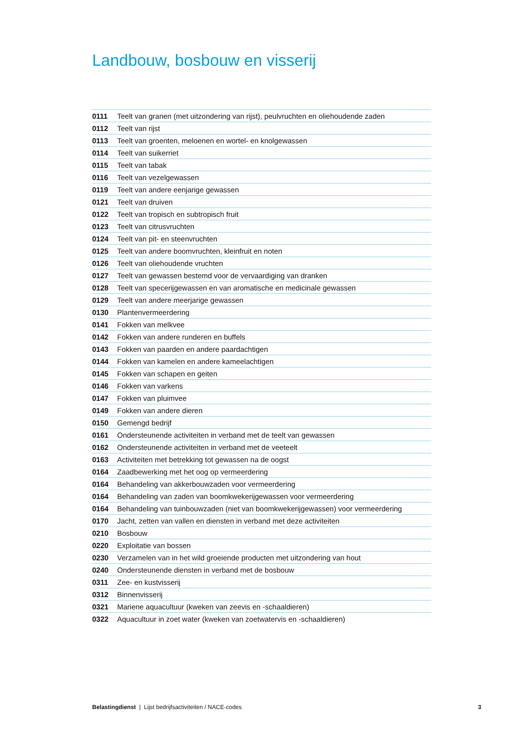Landbouw, bosbouw en visserij
| 0111 | Teelt van granen (met uitzondering van rijst), peulvruchten en oliehoudende zaden |
| 0112 | Teelt van rijst |
| 0113 | Teelt van groenten, meloenen en wortel- en knolgewassen |
| 0114 | Teelt van suikerriet |
| 0115 | Teelt van tabak |
| 0116 | Teelt van vezelgewassen |
| 0119 | Teelt van andere eenjarige gewassen |
| 0121 | Teelt van druiven |
| 0122 | Teelt van tropisch en subtropisch fruit |
| 0123 | Teelt van citrusvruchten |
| 0124 | Teelt van pit- en steenvruchten |
| 0125 | Teelt van andere boomvruchten, kleinfruit en noten |
| 0126 | Teelt van oliehoudende vruchten |
| 0127 | Teelt van gewassen bestemd voor de vervaardiging van dranken |
| 0128 | Teelt van specerijgewassen en van aromatische en medicinale gewassen |
| 0129 | Teelt van andere meerjarige gewassen |
| 0130 | Plantenvermeerdering |
| 0141 | Fokken van melkvee |
| 0142 | Fokken van andere runderen en buffels |
| 0143 | Fokken van paarden en andere paardachtigen |
| 0144 | Fokken van kamelen en andere kameelachtigen |
| 0145 | Fokken van schapen en geiten |
| 0146 | Fokken van varkens |
| 0147 | Fokken van pluimvee |
| 0149 | Fokken van andere dieren |
| 0150 | Gemengd bedrijf |
| 0161 | Ondersteunende activiteiten in verband met de teelt van gewassen |
| 0162 | Ondersteunende activiteiten in verband met de veeteelt |
| 0163 | Activiteiten met betrekking tot gewassen na de oogst |
| 0164 | Zaadbewerking met het oog op vermeerdering |
| 0164 | Behandeling van akkerbouwzaden voor vermeerdering |
| 0164 | Behandeling van zaden van boomkwekerijgewassen voor vermeerdering |
| 0164 | Behandeling van tuinbouwzaden (niet van boomkwekerijgewassen) voor vermeerdering |
| 0170 | Jacht, zetten van vallen en diensten in verband met deze activiteiten |
| 0210 | Bosbouw |
| 0220 | Exploitatie van bossen |
| 0230 | Verzamelen van in het wild groeiende producten met uitzondering van hout |
| 0240 | Ondersteunende diensten in verband met de bosbouw |
| 0311 | Zee- en kustvisserij |
| 0312 | Binnenvisserij |
| 0321 | Mariene aquacultuur (kweken van zeevis en -schaaldieren) |
| 0322 | Aquacultuur in zoet water (kweken van zoetwatervis en -schaaldieren) |
Belastingdienst | Lijst bedrijfsactiviteiten / NACE-codes 3